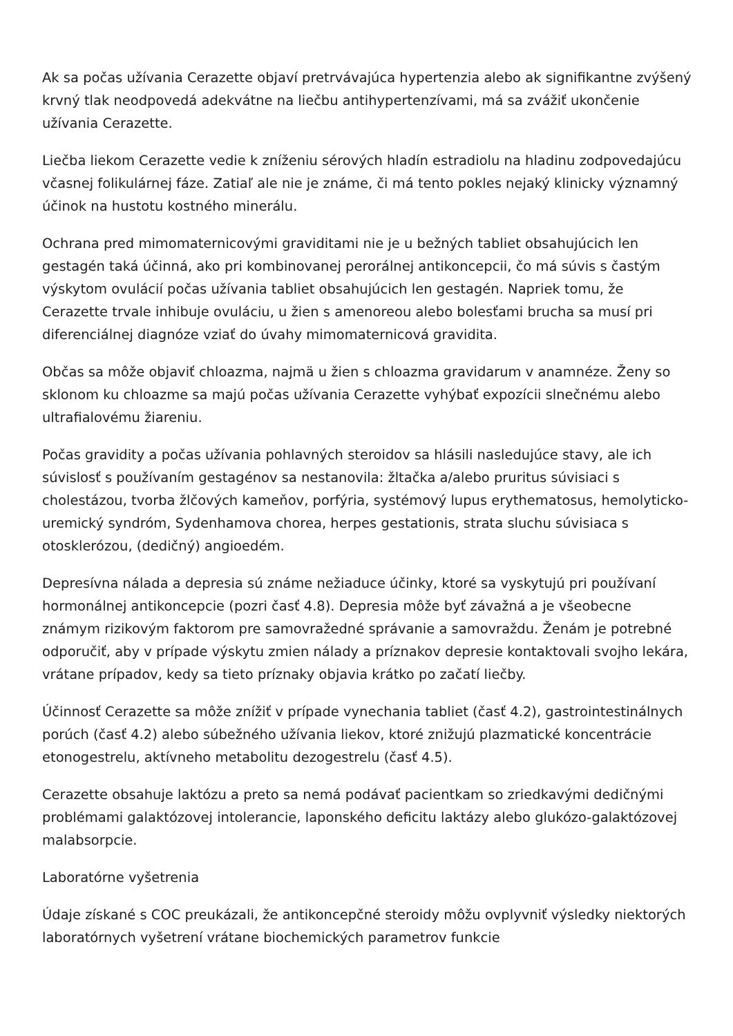Ak sa počas užívania Cerazette objaví pretrvávajúca hypertenzia alebo ak signifikantne zvýšený krvný tlak neodpovedá adekvátne na liečbu antihypertenzívami, má sa zvážiť ukončenie užívania Cerazette.
Liečba liekom Cerazette vedie k zníženiu sérových hladín estradiolu na hladinu zodpovedajúcu včasnej folikulárnej fáze. Zatiaľ ale nie je známe, či má tento pokles nejaký klinicky významný účinok na hustotu kostného minerálu.
Ochrana pred mimomaternicovými graviditami nie je u bežných tabliet obsahujúcich len gestagén taká účinná, ako pri kombinovanej perorálnej antikoncepcii, čo má súvis s častým výskytom ovulácií počas užívania tabliet obsahujúcich len gestagén. Napriek tomu, že Cerazette trvale inhibuje ovuláciu, u žien s amenoreou alebo bolesťami brucha sa musí pri diferenciálnej diagnóze vziať do úvahy mimomaternicová gravidita.
Občas sa môže objaviť chloazma, najmä u žien s chloazma gravidarum v anamnéze. Ženy so sklonom ku chloazme sa majú počas užívania Cerazette vyhýbať expozícii slnečnému alebo ultrafialovému žiareniu.
Počas gravidity a počas užívania pohlavných steroidov sa hlásili nasledujúce stavy, ale ich súvislosť s používaním gestagénov sa nestanovila: žltačka a/alebo pruritus súvisiaci s cholestázou, tvorba žlčových kameňov, porfýria, systémový lupus erythematosus, hemolyticko-uremický syndróm, Sydenhamova chorea, herpes gestationis, strata sluchu súvisiaca s otosklerózou, (dedičný) angioedém.
Depresívna nálada a depresia sú známe nežiaduce účinky, ktoré sa vyskytujú pri používaní hormonálnej antikoncepcie (pozri časť 4.8). Depresia môže byť závažná a je všeobecne známym rizikovým faktorom pre samovražedné správanie a samovraždu. Ženám je potrebné odporučiť, aby v prípade výskytu zmien nálady a príznakov depresie kontaktovali svojho lekára, vrátane prípadov, kedy sa tieto príznaky objavia krátko po začatí liečby.
Účinnosť Cerazette sa môže znížiť v prípade vynechania tabliet (časť 4.2), gastrointestinálnych porúch (časť 4.2) alebo súbežného užívania liekov, ktoré znižujú plazmatické koncentrácie etonogestrelu, aktívneho metabolitu dezogestrelu (časť 4.5).
Cerazette obsahuje laktózu a preto sa nemá podávať pacientkam so zriedkavými dedičnými problémami galaktózovej intolerancie, laponského deficitu laktázy alebo glukózo-galaktózovej malabsorpcie.
Laboratórne vyšetrenia
Údaje získané s COC preukázali, že antikoncepčné steroidy môžu ovplyvniť výsledky niektorých laboratórnych vyšetrení vrátane biochemických parametrov funkcie